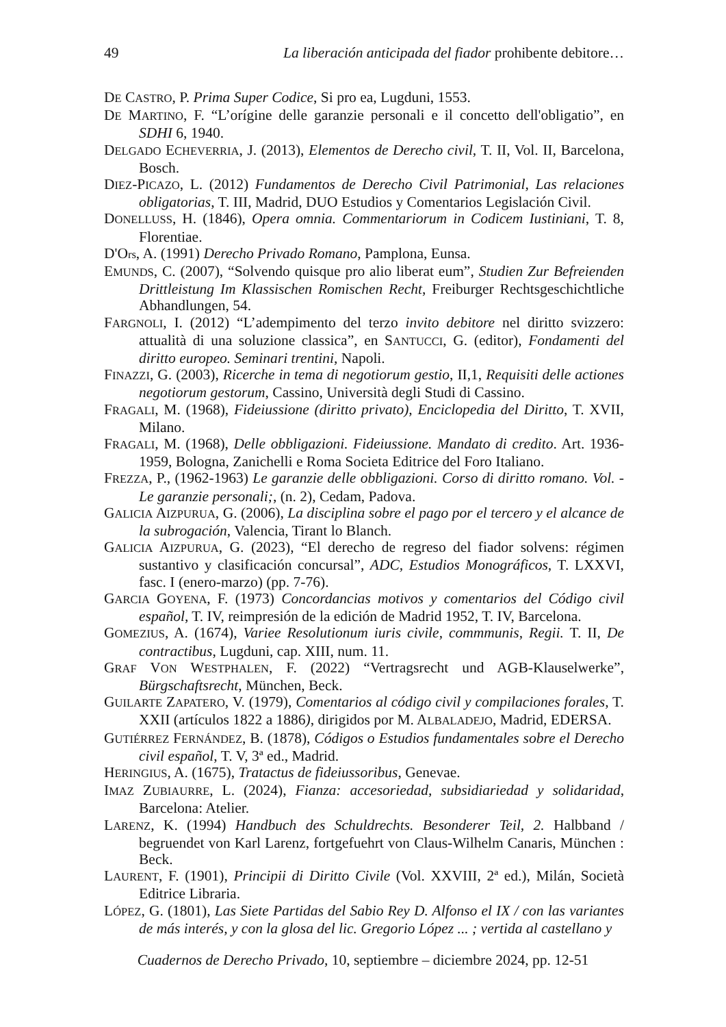49 La liberación anticipada del fiador prohibente debitore…
DE CASTRO, P. Prima Super Codice, Si pro ea, Lugduni, 1553.
DE MARTINO, F. “L’orígine delle garanzie personali e il concetto dell'obligatio”, en SDHI 6, 1940.
DELGADO ECHEVERRIA, J. (2013), Elementos de Derecho civil, T. II, Vol. II, Barcelona, Bosch.
DIEZ-PICAZO, L. (2012) Fundamentos de Derecho Civil Patrimonial, Las relaciones obligatorias, T. III, Madrid, DUO Estudios y Comentarios Legislación Civil.
DONELLUSS, H. (1846), Opera omnia. Commentariorum in Codicem Iustiniani, T. 8, Florentiae.
D'Ors, A. (1991) Derecho Privado Romano, Pamplona, Eunsa.
EMUNDS, C. (2007), “Solvendo quisque pro alio liberat eum”, Studien Zur Befreienden Drittleistung Im Klassischen Romischen Recht, Freiburger Rechtsgeschichtliche Abhandlungen, 54.
FARGNOLI, I. (2012) “L’adempimento del terzo invito debitore nel diritto svizzero: attualità di una soluzione classica”, en SANTUCCI, G. (editor), Fondamenti del diritto europeo. Seminari trentini, Napoli.
FINAZZI, G. (2003), Ricerche in tema di negotiorum gestio, II,1, Requisiti delle actiones negotiorum gestorum, Cassino, Università degli Studi di Cassino.
FRAGALI, M. (1968), Fideiussione (diritto privato), Enciclopedia del Diritto, T. XVII, Milano.
FRAGALI, M. (1968), Delle obbligazioni. Fideiussione. Mandato di credito. Art. 1936-1959, Bologna, Zanichelli e Roma Societa Editrice del Foro Italiano.
FREZZA, P., (1962-1963) Le garanzie delle obbligazioni. Corso di diritto romano. Vol. - Le garanzie personali;, (n. 2), Cedam, Padova.
GALICIA AIZPURUA, G. (2006), La disciplina sobre el pago por el tercero y el alcance de la subrogación, Valencia, Tirant lo Blanch.
GALICIA AIZPURUA, G. (2023), “El derecho de regreso del fiador solvens: régimen sustantivo y clasificación concursal”, ADC, Estudios Monográficos, T. LXXVI, fasc. I (enero-marzo) (pp. 7-76).
GARCIA GOYENA, F. (1973) Concordancias motivos y comentarios del Código civil español, T. IV, reimpresión de la edición de Madrid 1952, T. IV, Barcelona.
GOMEZIUS, A. (1674), Variee Resolutionum iuris civile, commmunis, Regii. T. II, De contractibus, Lugduni, cap. XIII, num. 11.
GRAF VON WESTPHALEN, F. (2022) “Vertragsrecht und AGB-Klauselwerke”, Bürgschaftsrecht, München, Beck.
GUILARTE ZAPATERO, V. (1979), Comentarios al código civil y compilaciones forales, T. XXII (artículos 1822 a 1886), dirigidos por M. ALBALADEJO, Madrid, EDERSA.
GUTIÉRREZ FERNÁNDEZ, B. (1878), Códigos o Estudios fundamentales sobre el Derecho civil español, T. V, 3ª ed., Madrid.
HERINGIUS, A. (1675), Tratactus de fideiussoribus, Genevae.
IMAZ ZUBIAURRE, L. (2024), Fianza: accesoriedad, subsidiariedad y solidaridad, Barcelona: Atelier.
LARENZ, K. (1994) Handbuch des Schuldrechts. Besonderer Teil, 2. Halbband / begruendet von Karl Larenz, fortgefuehrt von Claus-Wilhelm Canaris, München : Beck.
LAURENT, F. (1901), Principii di Diritto Civile (Vol. XXVIII, 2ª ed.), Milán, Società Editrice Libraria.
LÓPEZ, G. (1801), Las Siete Partidas del Sabio Rey D. Alfonso el IX / con las variantes de más interés, y con la glosa del lic. Gregorio López ... ; vertida al castellano y
Cuadernos de Derecho Privado, 10, septiembre – diciembre 2024, pp. 12-51